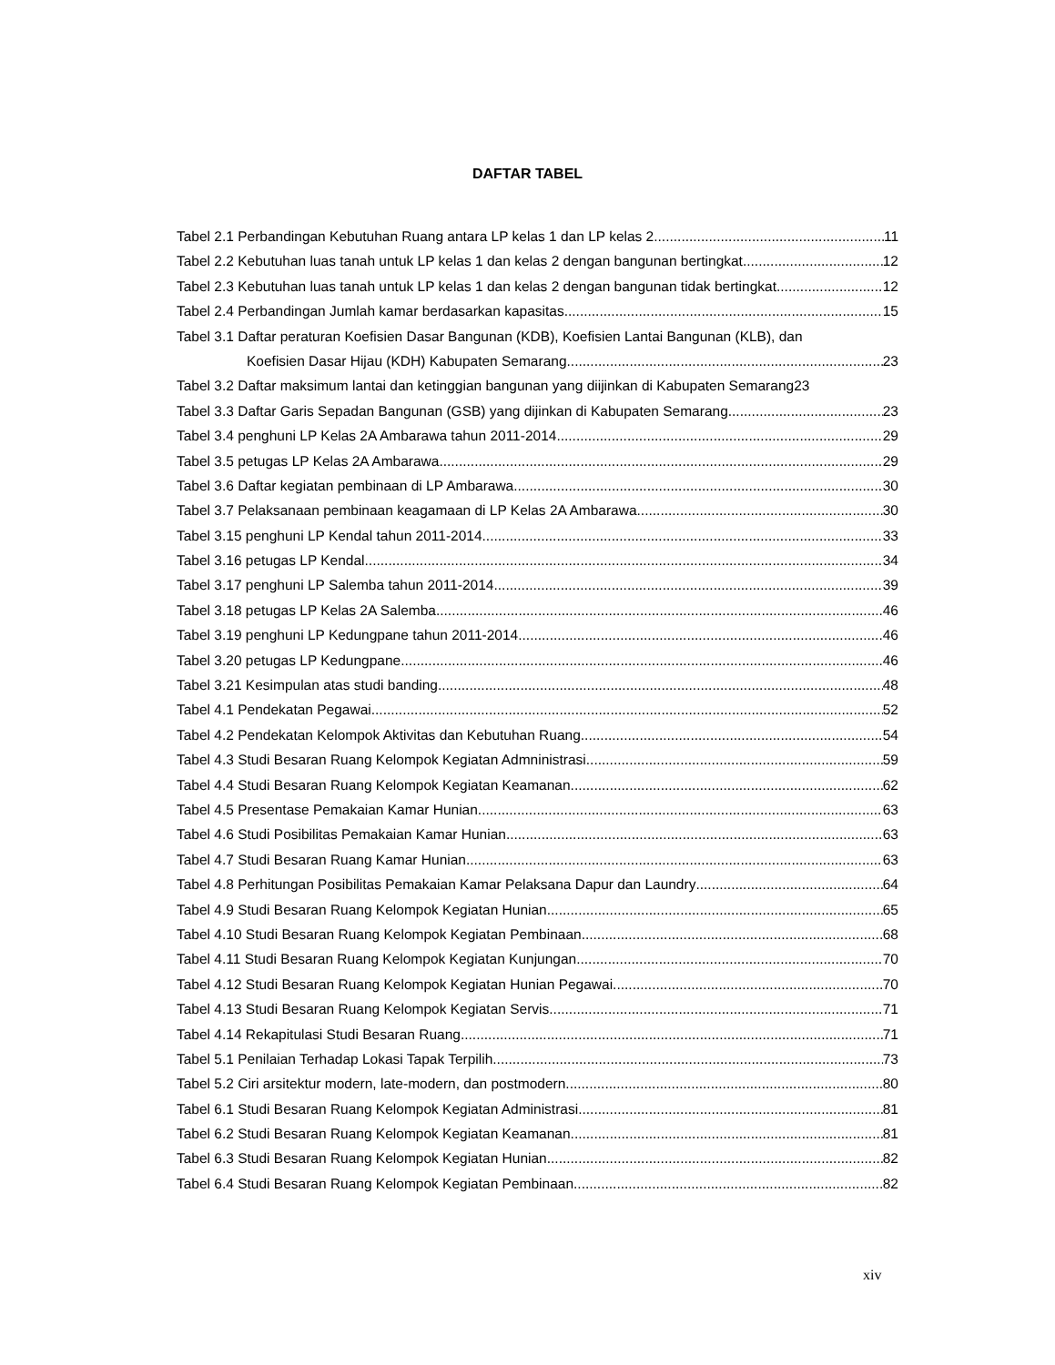DAFTAR TABEL
Tabel 2.1 Perbandingan Kebutuhan Ruang antara LP kelas 1 dan LP kelas 2 11
Tabel 2.2 Kebutuhan luas tanah untuk LP kelas 1 dan kelas 2 dengan bangunan bertingkat 12
Tabel 2.3 Kebutuhan luas tanah untuk LP kelas 1 dan kelas 2 dengan bangunan tidak bertingkat 12
Tabel 2.4 Perbandingan Jumlah kamar berdasarkan kapasitas 15
Tabel 3.1 Daftar peraturan Koefisien Dasar Bangunan (KDB), Koefisien Lantai Bangunan (KLB), dan
Koefisien Dasar Hijau (KDH) Kabupaten Semarang 23
Tabel 3.2 Daftar maksimum lantai dan ketinggian bangunan yang diijinkan di Kabupaten Semarang23
Tabel 3.3 Daftar Garis Sepadan Bangunan (GSB) yang dijinkan di Kabupaten Semarang 23
Tabel 3.4 penghuni LP Kelas 2A Ambarawa tahun 2011-2014 29
Tabel 3.5 petugas LP Kelas 2A Ambarawa 29
Tabel 3.6 Daftar kegiatan pembinaan di LP Ambarawa 30
Tabel 3.7 Pelaksanaan pembinaan keagamaan di LP Kelas 2A Ambarawa 30
Tabel 3.15 penghuni LP Kendal tahun 2011-2014 33
Tabel 3.16 petugas LP Kendal 34
Tabel 3.17 penghuni LP Salemba tahun 2011-2014 39
Tabel 3.18 petugas LP Kelas 2A Salemba 46
Tabel 3.19 penghuni LP Kedungpane tahun 2011-2014 46
Tabel 3.20 petugas LP Kedungpane 46
Tabel 3.21 Kesimpulan atas studi banding 48
Tabel 4.1 Pendekatan Pegawai 52
Tabel 4.2 Pendekatan Kelompok Aktivitas dan Kebutuhan Ruang 54
Tabel 4.3 Studi Besaran Ruang Kelompok Kegiatan Admninistrasi 59
Tabel 4.4 Studi Besaran Ruang Kelompok Kegiatan Keamanan 62
Tabel 4.5 Presentase Pemakaian Kamar Hunian 63
Tabel 4.6 Studi Posibilitas Pemakaian Kamar Hunian 63
Tabel 4.7 Studi Besaran Ruang Kamar Hunian 63
Tabel 4.8 Perhitungan Posibilitas Pemakaian Kamar Pelaksana Dapur dan Laundry 64
Tabel 4.9 Studi Besaran Ruang Kelompok Kegiatan Hunian 65
Tabel 4.10 Studi Besaran Ruang Kelompok Kegiatan Pembinaan 68
Tabel 4.11 Studi Besaran Ruang Kelompok Kegiatan Kunjungan 70
Tabel 4.12 Studi Besaran Ruang Kelompok Kegiatan Hunian Pegawai 70
Tabel 4.13 Studi Besaran Ruang Kelompok Kegiatan Servis 71
Tabel 4.14 Rekapitulasi Studi Besaran Ruang 71
Tabel 5.1 Penilaian Terhadap Lokasi Tapak Terpilih 73
Tabel 5.2 Ciri arsitektur modern, late-modern, dan postmodern 80
Tabel 6.1 Studi Besaran Ruang Kelompok Kegiatan Administrasi 81
Tabel 6.2 Studi Besaran Ruang Kelompok Kegiatan Keamanan 81
Tabel 6.3 Studi Besaran Ruang Kelompok Kegiatan Hunian 82
Tabel 6.4 Studi Besaran Ruang Kelompok Kegiatan Pembinaan 82
xiv